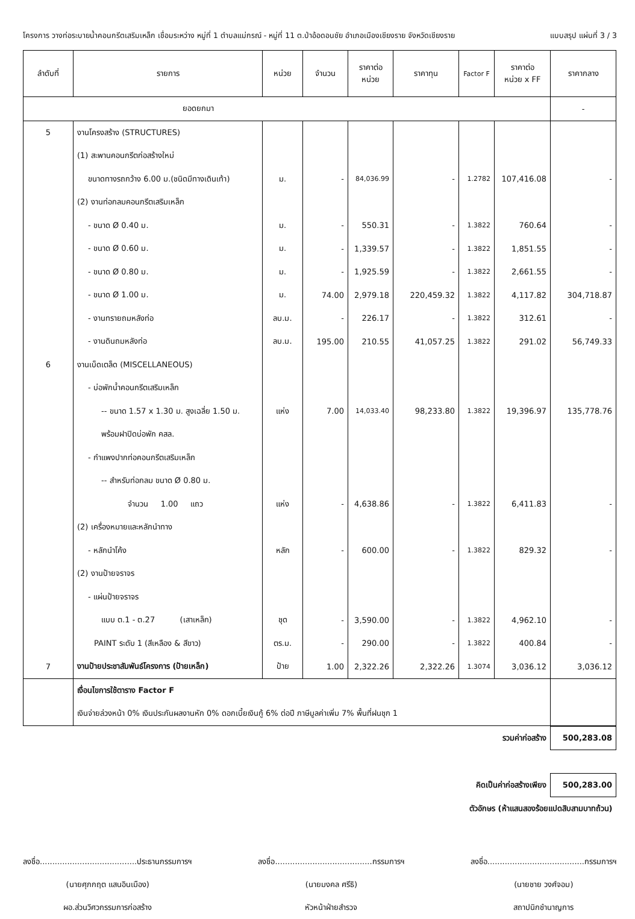โครงการ วางท่อระบายน้ำคอนกรีตเสริมเหล็ก เชื่อมระหว่าง หมู่ที่ 1 ตำบลแม่กรณ์ - หมู่ที่ 11 ต.ป่าอ้อดอนชัย อำเภอเมืองเชียงราย จังหวัดเชียงราย แบบสรุป แผ่นที่ 3 / 3
| ลำดับที่ | รายการ | หน่วย | จำนวน | ราคาต่อ หน่วย | ราคาทุน | Factor F | ราคาต่อ หน่วย x FF | ราคากลาง |
| --- | --- | --- | --- | --- | --- | --- | --- | --- |
| ยอดยกมา | | | | | | | | - |
| 5 | งานโครงสร้าง (STRUCTURES) | | | | | | | |
| | (1) สะพานคอนกรีตก่อสร้างใหม่ | | | | | | | |
| | ขนาดทางรถกว้าง 6.00 ม.(ชนิดมีทางเดินเท้า) | ม. | - | 84,036.99 | - | 1.2782 | 107,416.08 | - |
| | (2) งานท่อกลมคอนกรีตเสริมเหล็ก | | | | | | | |
| | - ขนาด Ø 0.40 ม. | ม. | - | 550.31 | - | 1.3822 | 760.64 | - |
| | - ขนาด Ø 0.60 ม. | ม. | - | 1,339.57 | - | 1.3822 | 1,851.55 | - |
| | - ขนาด Ø 0.80 ม. | ม. | - | 1,925.59 | - | 1.3822 | 2,661.55 | - |
| | - ขนาด Ø 1.00 ม. | ม. | 74.00 | 2,979.18 | 220,459.32 | 1.3822 | 4,117.82 | 304,718.87 |
| | - งานทรายถมหลังท่อ | ลบ.ม. | - | 226.17 | - | 1.3822 | 312.61 | - |
| | - งานดินถมหลังท่อ | ลบ.ม. | 195.00 | 210.55 | 41,057.25 | 1.3822 | 291.02 | 56,749.33 |
| 6 | งานเบ็ดเตล็ด (MISCELLANEOUS) | | | | | | | |
| | - บ่อพักน้ำคอนกรีตเสริมเหล็ก | | | | | | | |
| | -- ขนาด 1.57 x 1.30 ม. สูงเฉลี่ย 1.50 ม. | แห่ง | 7.00 | 14,033.40 | 98,233.80 | 1.3822 | 19,396.97 | 135,778.76 |
| | พร้อมฝาปิดบ่อพัก คสล. | | | | | | | |
| | - กำแพงปากท่อคอนกรีตเสริมเหล็ก | | | | | | | |
| | -- สำหรับท่อกลม ขนาด Ø 0.80 ม. | | | | | | | |
| | จำนวน 1.00 แถว | แห่ง | - | 4,638.86 | - | 1.3822 | 6,411.83 | - |
| | (2) เครื่องหมายและหลักนำทาง | | | | | | | |
| | - หลักนำโค้ง | หลัก | - | 600.00 | - | 1.3822 | 829.32 | - |
| | (2) งานป้ายจราจร | | | | | | | |
| | - แผ่นป้ายจราจร | | | | | | | |
| | แบบ ต.1 - ต.27 (เสาเหล็ก) | ชุด | - | 3,590.00 | - | 1.3822 | 4,962.10 | - |
| | PAINT ระดับ 1 (สีเหลือง & สีขาว) | ตร.ม. | - | 290.00 | - | 1.3822 | 400.84 | - |
| 7 | งานป้ายประชาสัมพันธ์โครงการ (ป้ายเหล็ก) | ป้าย | 1.00 | 2,322.26 | 2,322.26 | 1.3074 | 3,036.12 | 3,036.12 |
| | เงื่อนไขการใช้ตาราง Factor F | | | | | | | |
| | เงินจ่ายล่วงหน้า 0% เงินประกันผลงานหัก 0% ดอกเบี้ยเงินกู้ 6% ต่อปี ภาษีมูลค่าเพิ่ม 7% พื้นที่ฝนชุก 1 | | | | | | | |
| รวมค่าก่อสร้าง | 500,283.08 |
| คิดเป็นค่าก่อสร้างเพียง | 500,283.00 |
| ตัวอักษร (ห้าแสนสองร้อยแปดสิบสามบาทถ้วน) | |
ลงชื่อ.......................................ประธานกรรมการฯ
(นายศุภกฤต แสนอินเมือง)
ผอ.ส่วนวิศวกรรมการก่อสร้าง
ลงชื่อ.......................................กรรมการฯ
(นายมงคล ศรีธิ)
หัวหน้าฝ่ายสำรวจ
ลงชื่อ.......................................กรรมการฯ
(นายชาย วงศ์จอม)
สถาปนิกชำนาญการ